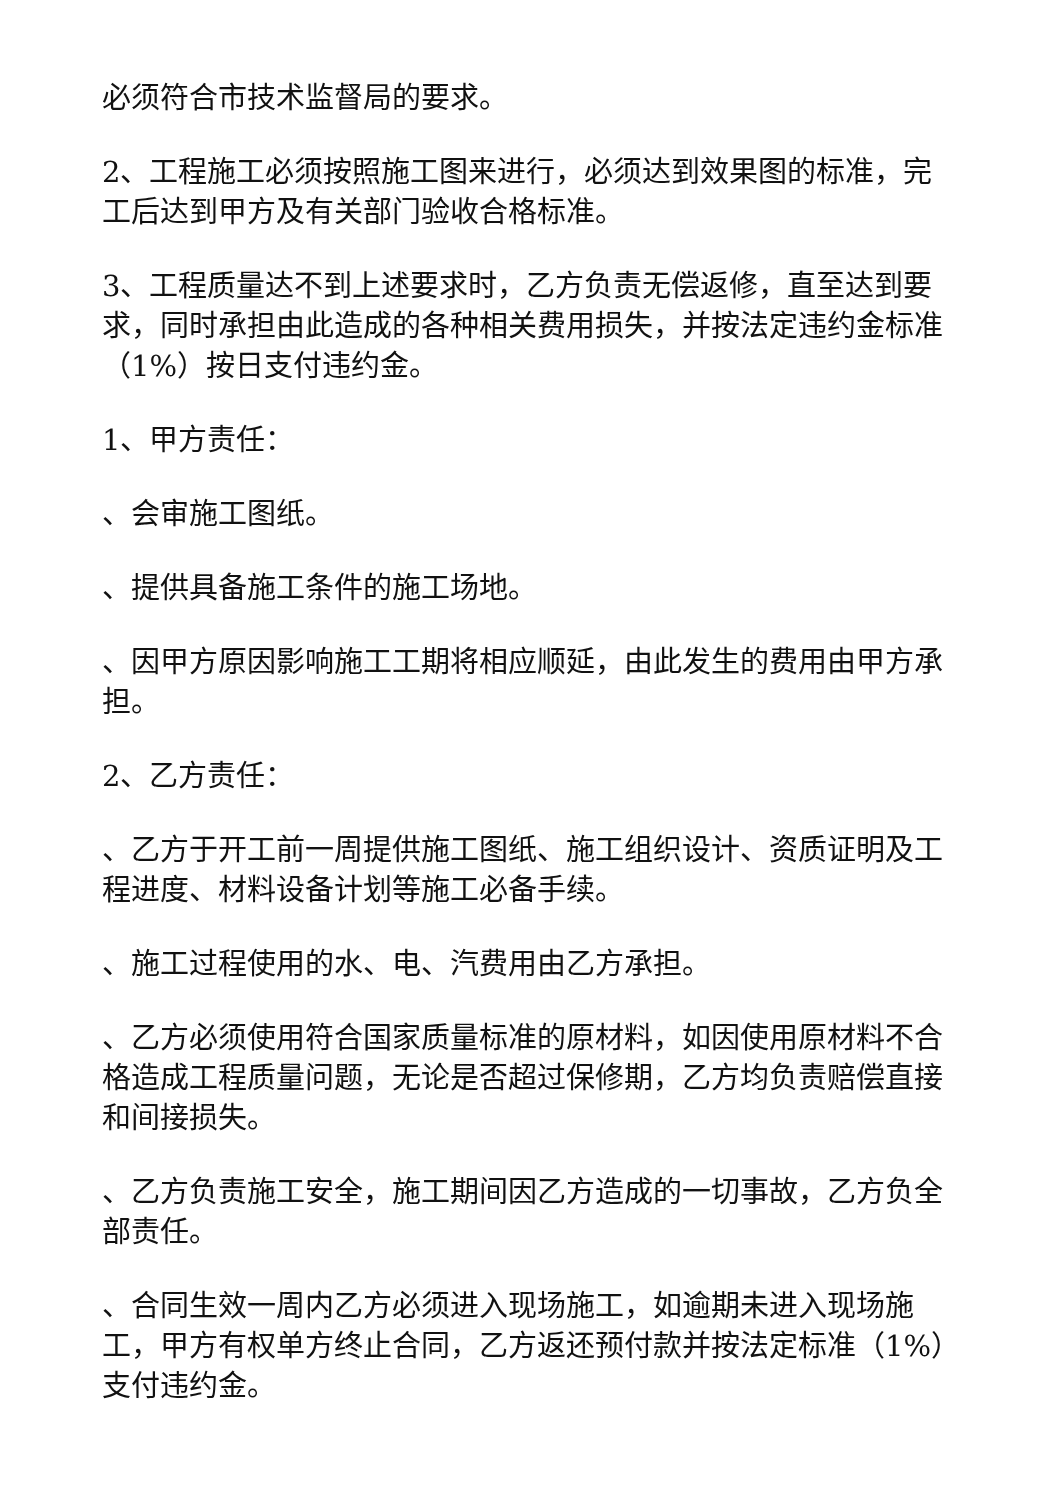必须符合市技术监督局的要求。
2、工程施工必须按照施工图来进行，必须达到效果图的标准，完工后达到甲方及有关部门验收合格标准。
3、工程质量达不到上述要求时，乙方负责无偿返修，直至达到要求，同时承担由此造成的各种相关费用损失，并按法定违约金标准（1%）按日支付违约金。
1、甲方责任：
、会审施工图纸。
、提供具备施工条件的施工场地。
、因甲方原因影响施工工期将相应顺延，由此发生的费用由甲方承担。
2、乙方责任：
、乙方于开工前一周提供施工图纸、施工组织设计、资质证明及工程进度、材料设备计划等施工必备手续。
、施工过程使用的水、电、汽费用由乙方承担。
、乙方必须使用符合国家质量标准的原材料，如因使用原材料不合格造成工程质量问题，无论是否超过保修期，乙方均负责赔偿直接和间接损失。
、乙方负责施工安全，施工期间因乙方造成的一切事故，乙方负全部责任。
、合同生效一周内乙方必须进入现场施工，如逾期未进入现场施工，甲方有权单方终止合同，乙方返还预付款并按法定标准（1%）支付违约金。